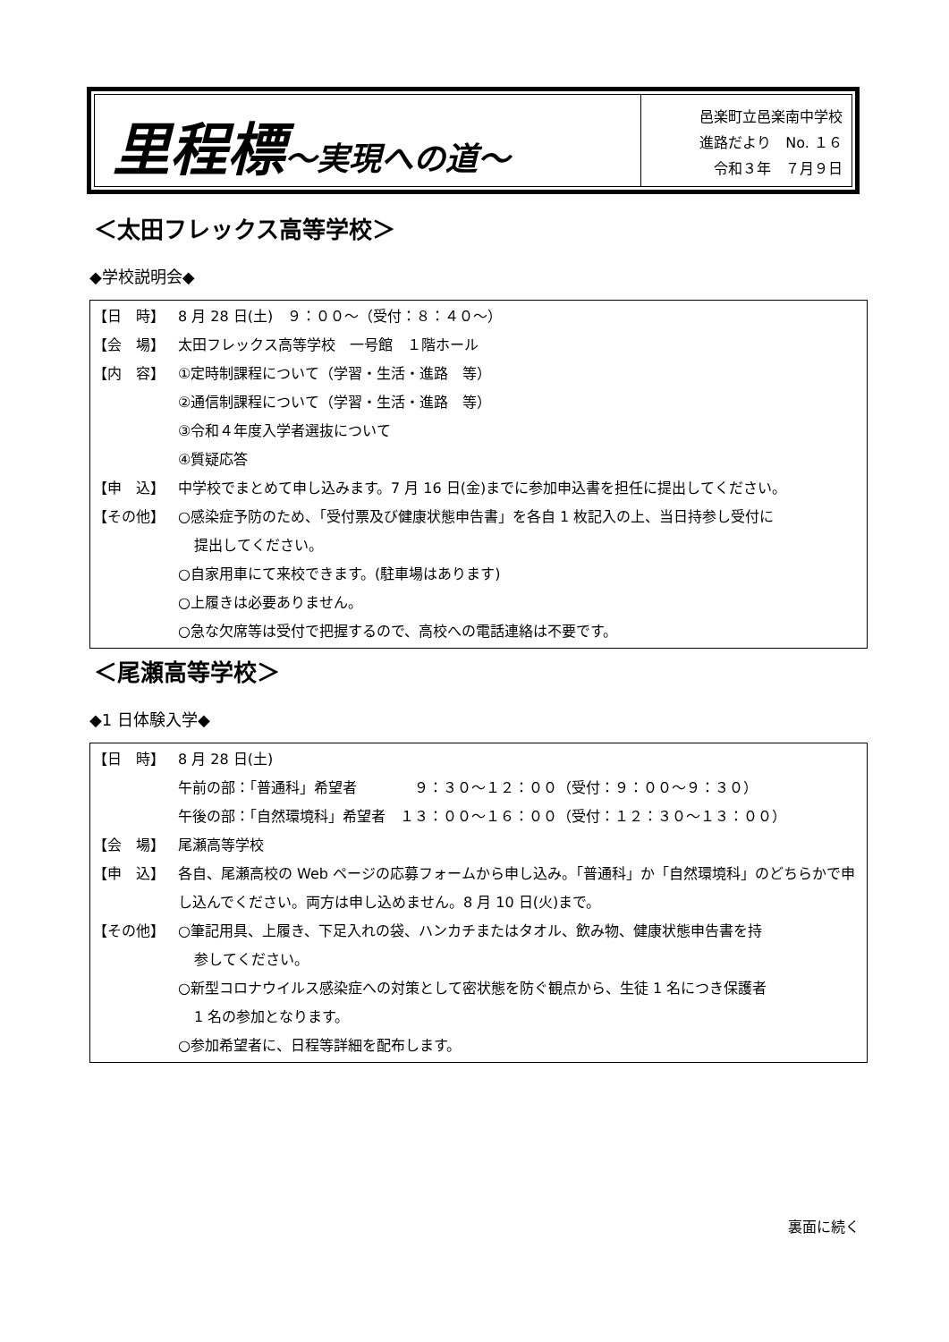里程標～実現への道～
邑楽町立邑楽南中学校
進路だより　No. １６
令和３年　７月９日
＜太田フレックス高等学校＞
◆学校説明会◆
【日　時】 8 月 28 日(土)　９：００～（受付：８：４０～）
【会　場】 太田フレックス高等学校　一号館　１階ホール
【内　容】 ①定時制課程について（学習・生活・進路　等）
②通信制課程について（学習・生活・進路　等）
③令和４年度入学者選抜について
④質疑応答
【申　込】 中学校でまとめて申し込みます。7 月 16 日(金)までに参加申込書を担任に提出してください。
【その他】 ○感染症予防のため、「受付票及び健康状態申告書」を各自 1 枚記入の上、当日持参し受付に
提出してください。
○自家用車にて来校できます。(駐車場はあります)
○上履きは必要ありません。
○急な欠席等は受付で把握するので、高校への電話連絡は不要です。
＜尾瀬高等学校＞
◆1 日体験入学◆
【日　時】 8 月 28 日(土)
午前の部：「普通科」希望者　　　　９：３０～１２：００（受付：９：００～９：３０）
午後の部：「自然環境科」希望者　１３：００～１６：００（受付：１２：３０～１３：００）
【会　場】 尾瀬高等学校
【申　込】 各自、尾瀬高校の Web ページの応募フォームから申し込み。「普通科」か「自然環境科」のどちらかで申し込んでください。両方は申し込めません。8 月 10 日(火)まで。
【その他】 ○筆記用具、上履き、下足入れの袋、ハンカチまたはタオル、飲み物、健康状態申告書を持
参してください。
○新型コロナウイルス感染症への対策として密状態を防ぐ観点から、生徒 1 名につき保護者
1 名の参加となります。
○参加希望者に、日程等詳細を配布します。
裏面に続く